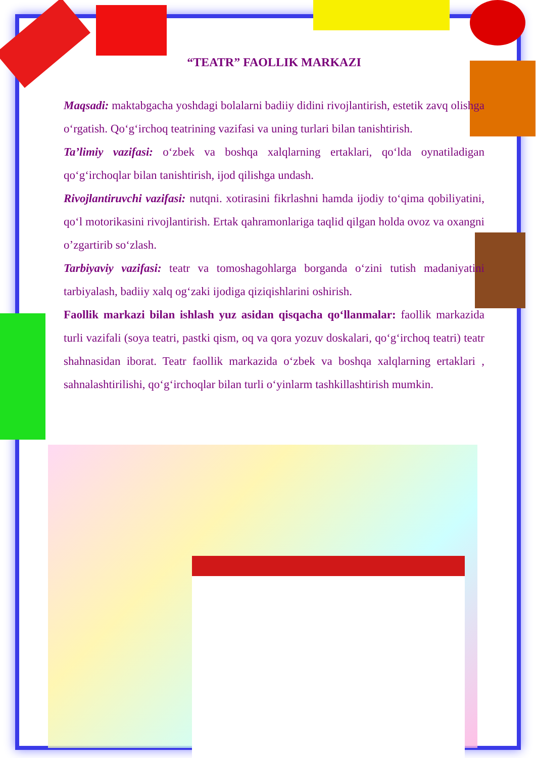“TEATR” FAOLLIK MARKAZI
Maqsadi: maktabgacha yoshdagi bolalarni badiiy didini rivojlantirish, estetik zavq olishga o‘rgatish. Qo‘g‘irchoq teatrining vazifasi va uning turlari bilan tanishtirish.
Ta’limiy vazifasi: o‘zbek va boshqa xalqlarning ertaklari, qo‘lda oynatiladigan qo‘g‘irchoqlar bilan tanishtirish, ijod qilishga undash.
Rivojlantiruvchi vazifasi: nutqni. xotirasini fikrlashni hamda ijodiy to‘qima qobiliyatini, qo‘l motorikasini rivojlantirish. Ertak qahramonlariga taqlid qilgan holda ovoz va oxangni o’zgartirib so‘zlash.
Tarbiyaviy vazifasi: teatr va tomoshagohlarga borganda o‘zini tutish madaniyatini tarbiyalash, badiiy xalq og‘zaki ijodiga qiziqishlarini oshirish.
Faollik markazi bilan ishlash yuz asidan qisqacha qo‘llanmalar: faollik markazida turli vazifali (soya teatri, pastki qism, oq va qora yozuv doskalari, qo‘g‘irchoq teatri) teatr shahnasidan iborat. Teatr faollik markazida o‘zbek va boshqa xalqlarning ertaklari , sahnalashtirilishi, qo‘g‘irchoqlar bilan turli o‘yinlarm tashkillashtirish mumkin.